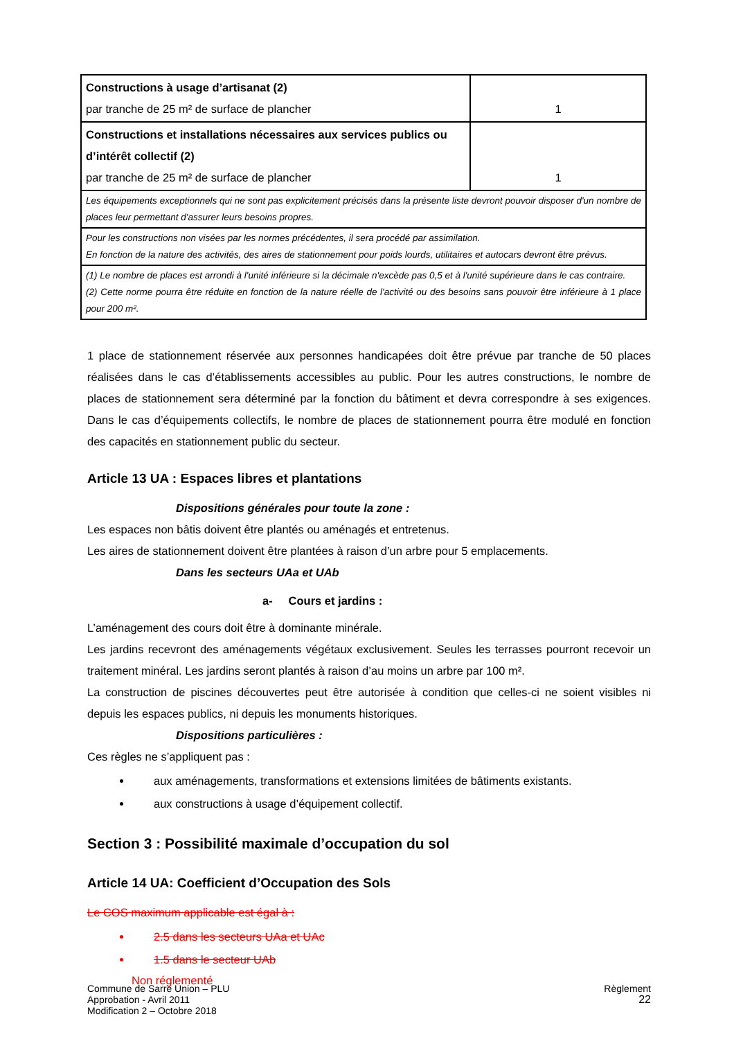| Constructions à usage d’artisanat (2) par tranche de 25 m² de surface de plancher | 1 |
| Constructions et installations nécessaires aux services publics ou d’intérêt collectif (2) par tranche de 25 m² de surface de plancher | 1 |
| Les équipements exceptionnels qui ne sont pas explicitement précisés dans la présente liste devront pouvoir disposer d'un nombre de places leur permettant d'assurer leurs besoins propres. | |
| Pour les constructions non visées par les normes précédentes, il sera procédé par assimilation. En fonction de la nature des activités, des aires de stationnement pour poids lourds, utilitaires et autocars devront être prévus. | |
| (1) Le nombre de places est arrondi à l'unité inférieure si la décimale n'excède pas 0,5 et à l'unité supérieure dans le cas contraire. (2) Cette norme pourra être réduite en fonction de la nature réelle de l'activité ou des besoins sans pouvoir être inférieure à 1 place pour 200 m². | |
1 place de stationnement réservée aux personnes handicapées doit être prévue par tranche de 50 places réalisées dans le cas d’établissements accessibles au public. Pour les autres constructions, le nombre de places de stationnement sera déterminé par la fonction du bâtiment et devra correspondre à ses exigences. Dans le cas d’équipements collectifs, le nombre de places de stationnement pourra être modulé en fonction des capacités en stationnement public du secteur.
Article 13 UA : Espaces libres et plantations
Dispositions générales pour toute la zone :
Les espaces non bâtis doivent être plantés ou aménagés et entretenus.
Les aires de stationnement doivent être plantées à raison d’un arbre pour 5 emplacements.
Dans les secteurs UAa et UAb
a- Cours et jardins :
L’aménagement des cours doit être à dominante minérale.
Les jardins recevront des aménagements végétaux exclusivement. Seules les terrasses pourront recevoir un traitement minéral. Les jardins seront plantés à raison d’au moins un arbre par 100 m².
La construction de piscines découvertes peut être autorisée à condition que celles-ci ne soient visibles ni depuis les espaces publics, ni depuis les monuments historiques.
Dispositions particulières :
Ces règles ne s’appliquent pas :
aux aménagements, transformations et extensions limitées de bâtiments existants.
aux constructions à usage d’équipement collectif.
Section 3 : Possibilité maximale d’occupation du sol
Article 14 UA: Coefficient d’Occupation des Sols
Le COS maximum applicable est égal à :
2.5 dans les secteurs UAa et UAc
1.5 dans le secteur UAb
Non réglementé
Commune de Sarre Union – PLU
Approbation - Avril 2011
Modification 2 – Octobre 2018
Règlement
22